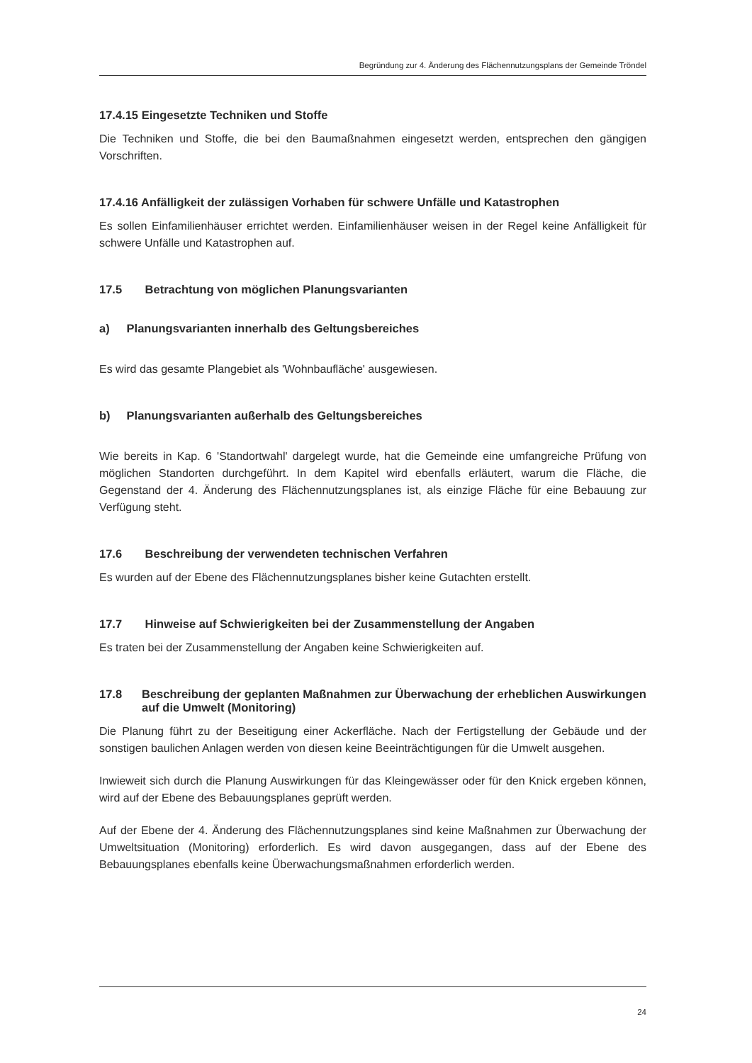Begründung zur 4. Änderung des Flächennutzungsplans der Gemeinde Tröndel
17.4.15 Eingesetzte Techniken und Stoffe
Die Techniken und Stoffe, die bei den Baumaßnahmen eingesetzt werden, entsprechen den gängigen Vorschriften.
17.4.16 Anfälligkeit der zulässigen Vorhaben für schwere Unfälle und Katastrophen
Es sollen Einfamilienhäuser errichtet werden. Einfamilienhäuser weisen in der Regel keine Anfälligkeit für schwere Unfälle und Katastrophen auf.
17.5 Betrachtung von möglichen Planungsvarianten
a) Planungsvarianten innerhalb des Geltungsbereiches
Es wird das gesamte Plangebiet als 'Wohnbaufläche' ausgewiesen.
b) Planungsvarianten außerhalb des Geltungsbereiches
Wie bereits in Kap. 6 'Standortwahl' dargelegt wurde, hat die Gemeinde eine umfangreiche Prüfung von möglichen Standorten durchgeführt. In dem Kapitel wird ebenfalls erläutert, warum die Fläche, die Gegenstand der 4. Änderung des Flächennutzungsplanes ist, als einzige Fläche für eine Bebauung zur Verfügung steht.
17.6 Beschreibung der verwendeten technischen Verfahren
Es wurden auf der Ebene des Flächennutzungsplanes bisher keine Gutachten erstellt.
17.7 Hinweise auf Schwierigkeiten bei der Zusammenstellung der Angaben
Es traten bei der Zusammenstellung der Angaben keine Schwierigkeiten auf.
17.8 Beschreibung der geplanten Maßnahmen zur Überwachung der erheblichen Auswirkungen auf die Umwelt (Monitoring)
Die Planung führt zu der Beseitigung einer Ackerfläche. Nach der Fertigstellung der Gebäude und der sonstigen baulichen Anlagen werden von diesen keine Beeinträchtigungen für die Umwelt ausgehen.
Inwieweit sich durch die Planung Auswirkungen für das Kleingewässer oder für den Knick ergeben können, wird auf der Ebene des Bebauungsplanes geprüft werden.
Auf der Ebene der 4. Änderung des Flächennutzungsplanes sind keine Maßnahmen zur Überwachung der Umweltsituation (Monitoring) erforderlich. Es wird davon ausgegangen, dass auf der Ebene des Bebauungsplanes ebenfalls keine Überwachungsmaßnahmen erforderlich werden.
24